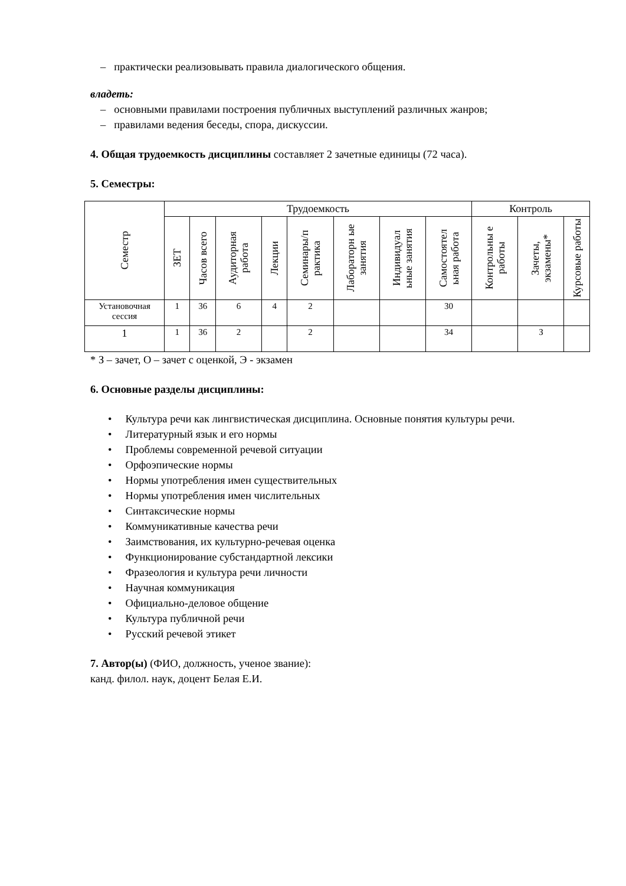– практически реализовывать правила диалогического общения.
владеть:
– основными правилами построения публичных выступлений различных жанров;
– правилами ведения беседы, спора, дискуссии.
4. Общая трудоемкость дисциплины составляет 2 зачетные единицы (72 часа).
5. Семестры:
| Семестр | Трудоемкость | | | | | | | | Контроль | | |
| --- | --- | --- | --- | --- | --- | --- | --- | --- | --- | --- | --- |
| | ЗЕТ | Часов всего | Аудиторная работа | Лекции | Семинары/п рактика | Лабораторн ые занятия | Индивидуал ьные занятия | Самостоятел ьная работа | Контрольны е работы | Зачеты, экзамены* | Курсовые работы |
| Установочная сессия | 1 | 36 | 6 | 4 | 2 | | | 30 | | | |
| 1 | 1 | 36 | 2 | | 2 | | | 34 | | З | |
* З – зачет, О – зачет с оценкой, Э - экзамен
6. Основные разделы дисциплины:
• Культура речи как лингвистическая дисциплина. Основные понятия культуры речи.
• Литературный язык и его нормы
• Проблемы современной речевой ситуации
• Орфоэпические нормы
• Нормы употребления имен существительных
• Нормы употребления имен числительных
• Синтаксические нормы
• Коммуникативные качества речи
• Заимствования, их культурно-речевая оценка
• Функционирование субстандартной лексики
• Фразеология и культура речи личности
• Научная коммуникация
• Официально-деловое общение
• Культура публичной речи
• Русский речевой этикет
7. Автор(ы) (ФИО, должность, ученое звание):
канд. филол. наук, доцент Белая Е.И.